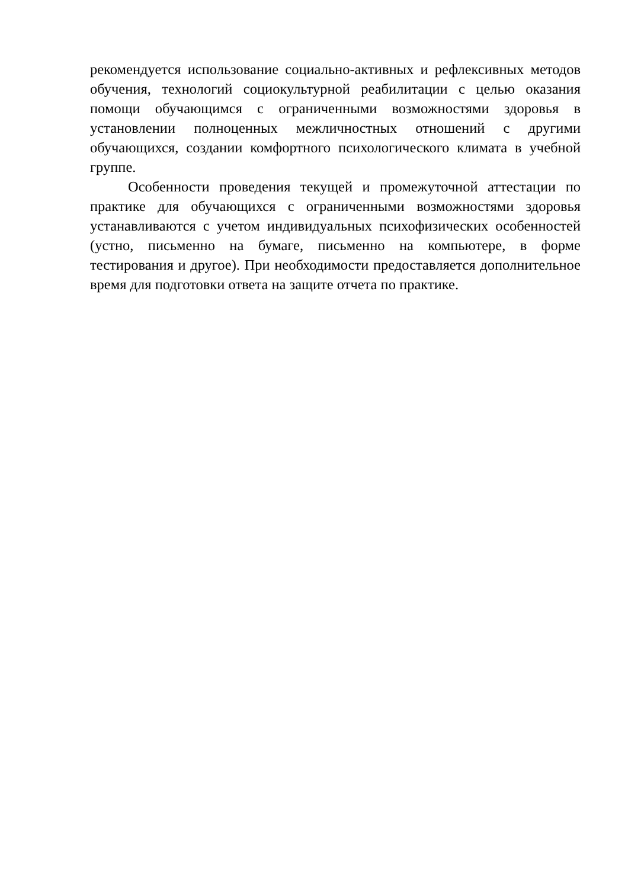рекомендуется использование социально-активных и рефлексивных методов обучения, технологий социокультурной реабилитации с целью оказания помощи обучающимся с ограниченными возможностями здоровья в установлении полноценных межличностных отношений с другими обучающихся, создании комфортного психологического климата в учебной группе.
Особенности проведения текущей и промежуточной аттестации по практике для обучающихся с ограниченными возможностями здоровья устанавливаются с учетом индивидуальных психофизических особенностей (устно, письменно на бумаге, письменно на компьютере, в форме тестирования и другое). При необходимости предоставляется дополнительное время для подготовки ответа на защите отчета по практике.